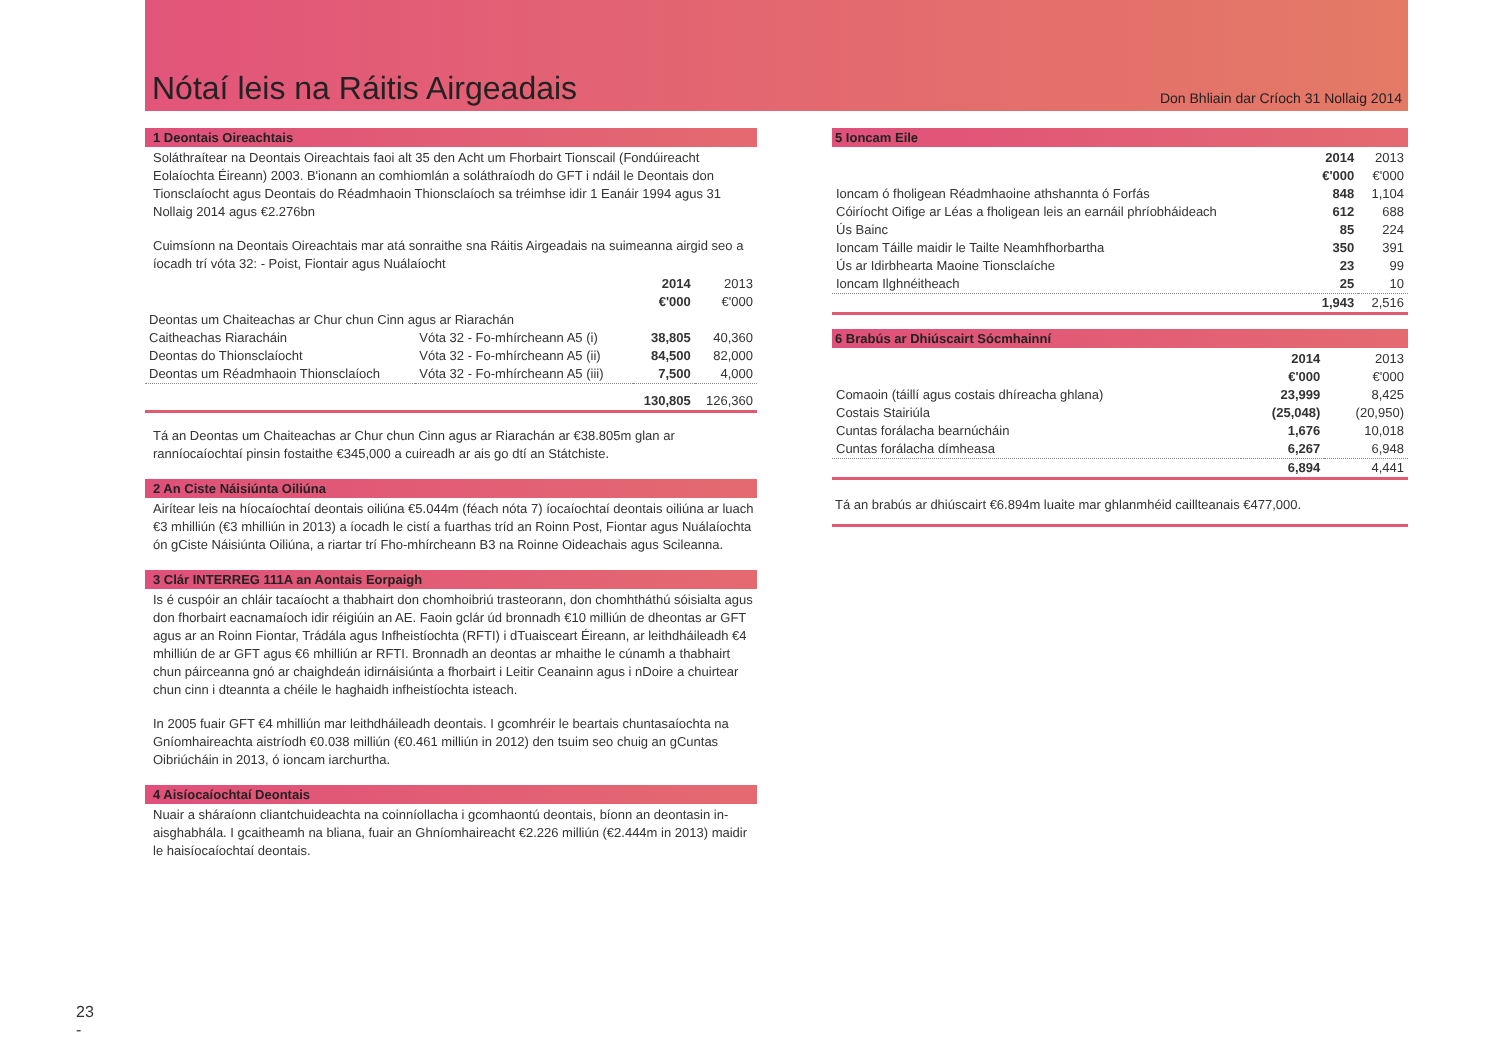Nótaí leis na Ráitis Airgeadais
Don Bhliain dar Críoch 31 Nollaig 2014
1 Deontais Oireachtais
Soláthraítear na Deontais Oireachtais faoi alt 35 den Acht um Fhorbairt Tionscail (Fondúireacht Eolaíochta Éireann) 2003. B'ionann an comhiomlán a soláthraíodh do GFT i ndáil le Deontais don Tionsclaíocht agus Deontais do Réadmhaoin Thionsclaíoch sa tréimhse idir 1 Eanáir 1994 agus 31 Nollaig 2014 agus €2.276bn
Cuimsíonn na Deontais Oireachtais mar atá sonraithe sna Ráitis Airgeadais na suimeanna airgid seo a íocadh trí vóta 32: - Poist, Fiontair agus Nuálaíocht
| | | 2014 €'000 | 2013 €'000 |
| Deontas um Chaiteachas ar Chur chun Cinn agus ar Riarachán | | | |
| Caitheachas Riaracháin | Vóta 32 - Fo-mhírcheann A5 (i) | 38,805 | 40,360 |
| Deontas do Thionsclaíocht | Vóta 32 - Fo-mhírcheann A5 (ii) | 84,500 | 82,000 |
| Deontas um Réadmhaoin Thionsclaíoch | Vóta 32 - Fo-mhírcheann A5 (iii) | 7,500 | 4,000 |
| | | 130,805 | 126,360 |
Tá an Deontas um Chaiteachas ar Chur chun Cinn agus ar Riarachán ar €38.805m glan ar ranníocaíochtaí pinsin fostaithe €345,000 a cuireadh ar ais go dtí an Státchiste.
2 An Ciste Náisiúnta Oiliúna
Airítear leis na híocaíochtaí deontais oiliúna €5.044m (féach nóta 7) íocaíochtaí deontais oiliúna ar luach €3 mhilliún (€3 mhilliún in 2013) a íocadh le cistí a fuarthas tríd an Roinn Post, Fiontar agus Nuálaíochta ón gCiste Náisiúnta Oiliúna, a riartar trí Fho-mhírcheann B3 na Roinne Oideachais agus Scileanna.
3 Clár INTERREG 111A an Aontais Eorpaigh
Is é cuspóir an chláir tacaíocht a thabhairt don chomhoibriú trasteorann, don chomhtháthú sóisialta agus don fhorbairt eacnamaíoch idir réigiúin an AE. Faoin gclár úd bronnadh €10 milliún de dheontas ar GFT agus ar an Roinn Fiontar, Trádála agus Infheistíochta (RFTI) i dTuaisceart Éireann, ar leithdháileadh €4 mhilliún de ar GFT agus €6 mhilliún ar RFTI. Bronnadh an deontas ar mhaithe le cúnamh a thabhairt chun páirceanna gnó ar chaighdeán idirnáisiúnta a fhorbairt i Leitir Ceanainn agus i nDoire a chuirtear chun cinn i dteannta a chéile le haghaidh infheistíochta isteach.
In 2005 fuair GFT €4 mhilliún mar leithdháileadh deontais. I gcomhréir le beartais chuntasaíochta na Gníomhaireachta aistríodh €0.038 milliún (€0.461 milliún in 2012) den tsuim seo chuig an gCuntas Oibriúcháin in 2013, ó ioncam iarchurtha.
4 Aisíocaíochtaí Deontais
Nuair a sháraíonn cliantchuideachta na coinníollacha i gcomhaontú deontais, bíonn an deontasin in-aisghabhála. I gcaitheamh na bliana, fuair an Ghníomhaireacht €2.226 milliún (€2.444m in 2013) maidir le haisíocaíochtaí deontais.
5 Ioncam Eile
| | 2014 €'000 | 2013 €'000 |
| Ioncam ó fholigean Réadmhaoine athshannta ó Forfás | 848 | 1,104 |
| Cóiríocht Oifige ar Léas a fholigean leis an earnáil phríobháideach | 612 | 688 |
| Ús Bainc | 85 | 224 |
| Ioncam Táille maidir le Tailte Neamhfhorbartha | 350 | 391 |
| Ús ar Idirbhearta Maoine Tionsclaíche | 23 | 99 |
| Ioncam Ilghnéitheach | 25 | 10 |
| | 1,943 | 2,516 |
6 Brabús ar Dhiúscairt Sócmhainní
| | 2014 €'000 | 2013 €'000 |
| Comaoin (táillí agus costais dhíreacha ghlana) | 23,999 | 8,425 |
| Costais Stairiúla | (25,048) | (20,950) |
| Cuntas forálacha bearnúcháin | 1,676 | 10,018 |
| Cuntas forálacha dímheasa | 6,267 | 6,948 |
| | 6,894 | 4,441 |
Tá an brabús ar dhiúscairt €6.894m luaite mar ghlanmhéid caillteanais €477,000.
23
-